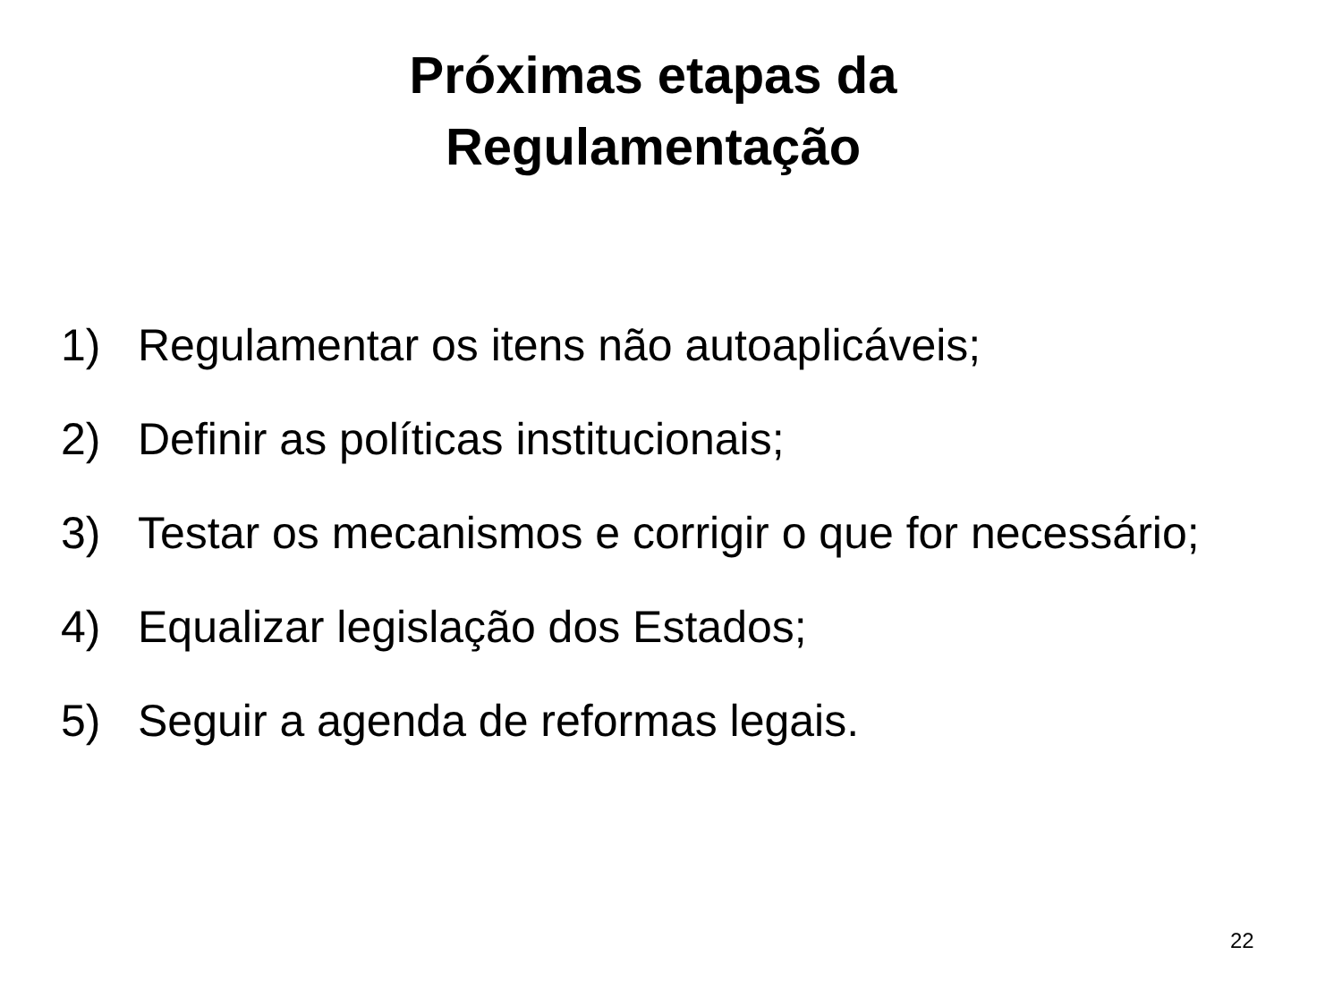Próximas etapas da
Regulamentação
1) Regulamentar os itens não autoaplicáveis;
2) Definir as políticas institucionais;
3) Testar os mecanismos e corrigir o que for necessário;
4) Equalizar legislação dos Estados;
5) Seguir a agenda de reformas legais.
22